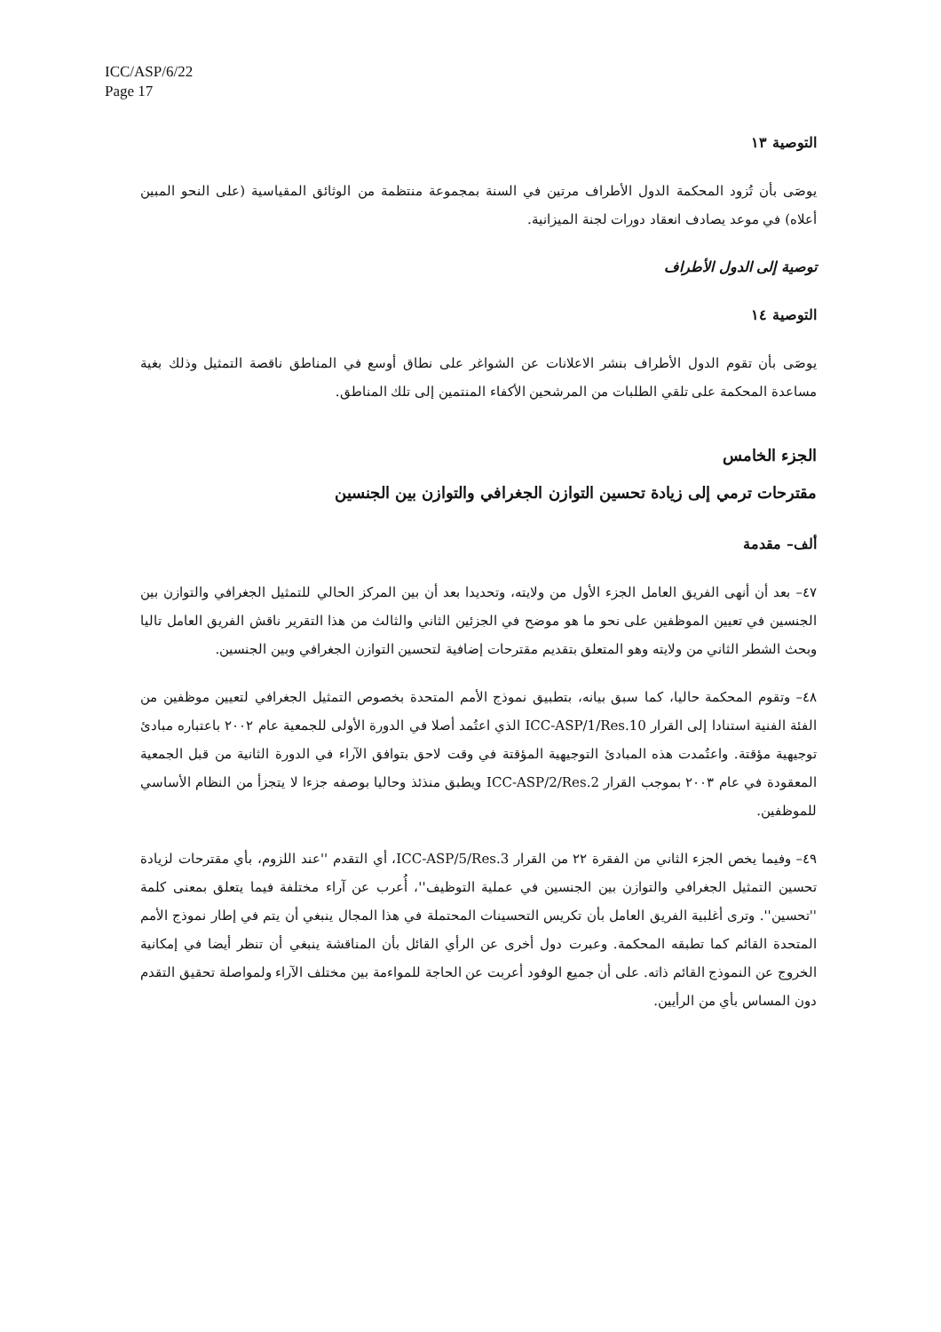ICC/ASP/6/22
Page 17
التوصية ١٣
يوصَى بأن تُزود المحكمة الدول الأطراف مرتين في السنة بمجموعة منتظمة من الوثائق المقياسية (على النحو المبين أعلاه) في موعد يصادف انعقاد دورات لجنة الميزانية.
توصية إلى الدول الأطراف
التوصية ١٤
يوصَى بأن تقوم الدول الأطراف بنشر الاعلانات عن الشواغر على نطاق أوسع في المناطق ناقصة التمثيل وذلك بغية مساعدة المحكمة على تلقي الطلبات من المرشحين الأكفاء المنتمين إلى تلك المناطق.
الجزء الخامس
مقترحات ترمي إلى زيادة تحسين التوازن الجغرافي والتوازن بين الجنسين
ألف– مقدمة
٤٧– بعد أن أنهى الفريق العامل الجزء الأول من ولايته، وتحديدا بعد أن بين المركز الحالي للتمثيل الجغرافي والتوازن بين الجنسين في تعيين الموظفين على نحو ما هو موضح في الجزئين الثاني والثالث من هذا التقرير ناقش الفريق العامل تاليا وبحث الشطر الثاني من ولايته وهو المتعلق بتقديم مقترحات إضافية لتحسين التوازن الجغرافي وبين الجنسين.
٤٨– وتقوم المحكمة حاليا، كما سبق بيانه، بتطبيق نموذج الأمم المتحدة بخصوص التمثيل الجغرافي لتعيين موظفين من الفئة الفنية استنادا إلى القرار ICC-ASP/1/Res.10 الذي اعتُمد أصلا في الدورة الأولى للجمعية عام ٢٠٠٢ باعتباره مبادئ توجيهية مؤقتة. واعتُمدت هذه المبادئ التوجيهية المؤقتة في وقت لاحق بتوافق الآراء في الدورة الثانية من قبل الجمعية المعقودة في عام ٢٠٠٣ بموجب القرار ICC-ASP/2/Res.2 ويطبق منذئذ وحاليا بوصفه جزءا لا يتجزأ من النظام الأساسي للموظفين.
٤٩– وفيما يخص الجزء الثاني من الفقرة ٢٢ من القرار ICC-ASP/5/Res.3، أي التقدم ''عند اللزوم، بأي مقترحات لزيادة تحسين التمثيل الجغرافي والتوازن بين الجنسين في عملية التوظيف''، أُعرب عن آراء مختلفة فيما يتعلق بمعنى كلمة ''تحسين''. وترى أغلبية الفريق العامل بأن تكريس التحسينات المحتملة في هذا المجال ينبغي أن يتم في إطار نموذج الأمم المتحدة القائم كما تطبقه المحكمة. وعبرت دول أخرى عن الرأي القائل بأن المناقشة ينبغي أن تنظر أيضا في إمكانية الخروج عن النموذج القائم ذاته. على أن جميع الوفود أعربت عن الحاجة للمواءمة بين مختلف الآراء ولمواصلة تحقيق التقدم دون المساس بأي من الرأيين.